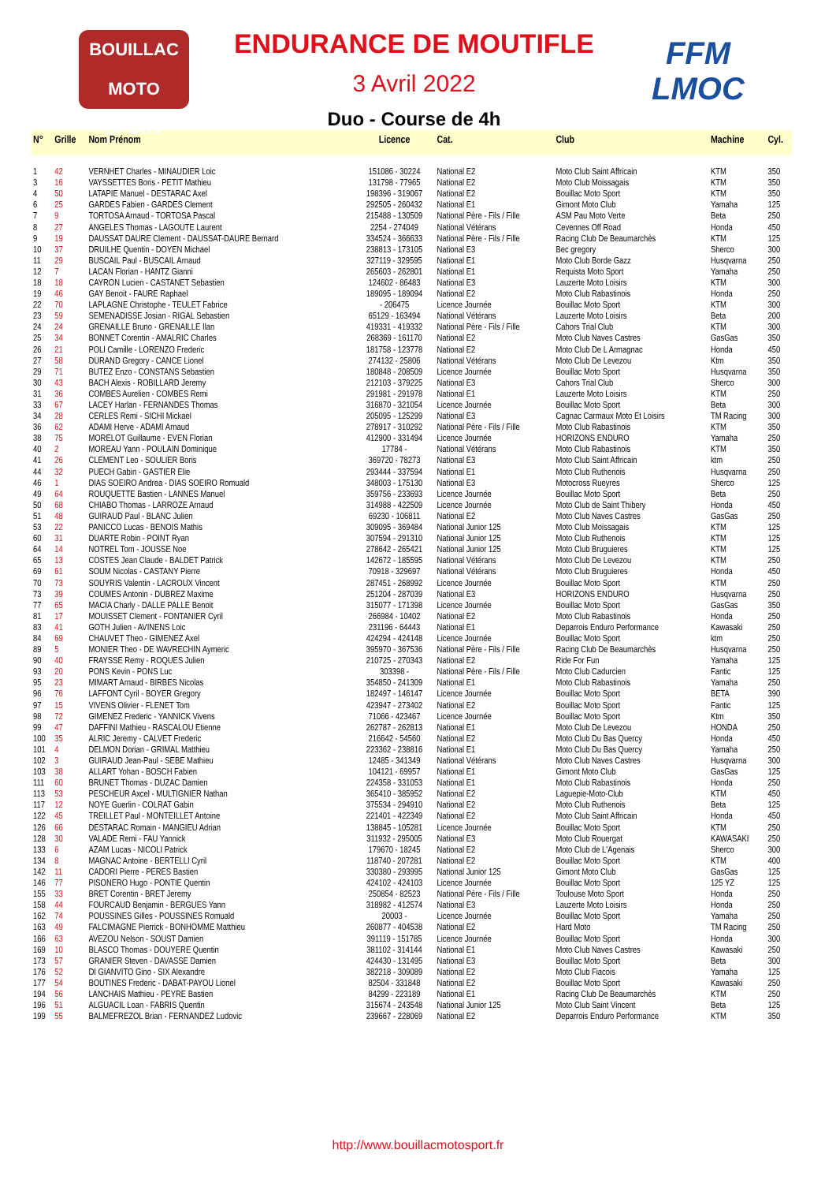BOUILLAC
MOTO SPORT
ENDURANCE DE MOUTIFLE
3 Avril 2022
Duo - Course de 4h
FFM
LMOC
| N° | Grille | Nom Prénom | Licence | Cat. | Club | Machine | Cyl. |
| --- | --- | --- | --- | --- | --- | --- | --- |
| 1 | 42 | VERNHET Charles - MINAUDIER Loic | 151086 - 30224 | National E2 | Moto Club Saint Affricain | KTM | 350 |
| 3 | 16 | VAYSSETTES Boris - PETIT Mathieu | 131798 - 77965 | National E2 | Moto Club Moissagais | KTM | 350 |
| 4 | 50 | LATAPIE Manuel - DESTARAC Axel | 198396 - 319067 | National E2 | Bouillac Moto Sport | KTM | 350 |
| 6 | 25 | GARDES Fabien - GARDES Clement | 292505 - 260432 | National E1 | Gimont Moto Club | Yamaha | 125 |
| 7 | 9 | TORTOSA Arnaud - TORTOSA Pascal | 215488 - 130509 | National Père - Fils / Fille | ASM Pau Moto Verte | Beta | 250 |
| 8 | 27 | ANGELES Thomas - LAGOUTE Laurent | 2254 - 274049 | National Vétérans | Cevennes Off Road | Honda | 450 |
| 9 | 19 | DAUSSAT DAURE Clement - DAUSSAT-DAURE Bernard | 334524 - 366633 | National Père - Fils / Fille | Racing Club De Beaumarchès | KTM | 125 |
| 10 | 37 | DRUILHE Quentin - DOYEN Michael | 238813 - 173105 | National E3 | Bec gregory | Sherco | 300 |
| 11 | 29 | BUSCAIL Paul - BUSCAIL Arnaud | 327119 - 329595 | National E1 | Moto Club Borde Gazz | Husqvarna | 250 |
| 12 | 7 | LACAN Florian - HANTZ Gianni | 265603 - 262801 | National E1 | Requista Moto Sport | Yamaha | 250 |
| 18 | 18 | CAYRON Lucien - CASTANET Sebastien | 124602 - 86483 | National E3 | Lauzerte Moto Loisirs | KTM | 300 |
| 19 | 46 | GAY Benoit - FAURE Raphael | 189095 - 189094 | National E2 | Moto Club Rabastinois | Honda | 250 |
| 22 | 70 | LAPLAGNE Christophe - TEULET Fabrice | - 206475 | Licence Journée | Bouillac Moto Sport | KTM | 300 |
| 23 | 59 | SEMENADISSE Josian - RIGAL Sebastien | 65129 - 163494 | National Vétérans | Lauzerte Moto Loisirs | Beta | 200 |
| 24 | 24 | GRENAILLE Bruno - GRENAILLE Ilan | 419331 - 419332 | National Père - Fils / Fille | Cahors Trial Club | KTM | 300 |
| 25 | 34 | BONNET Corentin - AMALRIC Charles | 268369 - 161170 | National E2 | Moto Club Naves Castres | GasGas | 350 |
| 26 | 21 | POLI Camille - LORENZO Frederic | 181758 - 123778 | National E2 | Moto Club De L Armagnac | Honda | 450 |
| 27 | 58 | DURAND Gregory - CANCE Lionel | 274132 - 25806 | National Vétérans | Moto Club De Levezou | Ktm | 350 |
| 29 | 71 | BUTEZ Enzo - CONSTANS Sebastien | 180848 - 208509 | Licence Journée | Bouillac Moto Sport | Husqvarna | 350 |
| 30 | 43 | BACH Alexis - ROBILLARD Jeremy | 212103 - 379225 | National E3 | Cahors Trial Club | Sherco | 300 |
| 31 | 36 | COMBES Aurelien - COMBES Remi | 291981 - 291978 | National E1 | Lauzerte Moto Loisirs | KTM | 250 |
| 33 | 67 | LACEY Harlan - FERNANDES Thomas | 316870 - 321054 | Licence Journée | Bouillac Moto Sport | Beta | 300 |
| 34 | 28 | CERLES Remi - SICHI Mickael | 205095 - 125299 | National E3 | Cagnac Carmaux Moto Et Loisirs | TM Racing | 300 |
| 36 | 62 | ADAMI Herve - ADAMI Arnaud | 278917 - 310292 | National Père - Fils / Fille | Moto Club Rabastinois | KTM | 350 |
| 38 | 75 | MORELOT Guillaume - EVEN Florian | 412900 - 331494 | Licence Journée | HORIZONS ENDURO | Yamaha | 250 |
| 40 | 2 | MOREAU Yann - POULAIN Dominique | 17784 - | National Vétérans | Moto Club Rabastinois | KTM | 350 |
| 41 | 26 | CLEMENT Leo - SOULIER Boris | 369720 - 78273 | National E3 | Moto Club Saint Affricain | ktm | 250 |
| 44 | 32 | PUECH Gabin - GASTIER Elie | 293444 - 337594 | National E1 | Moto Club Ruthenois | Husqvarna | 250 |
| 46 | 1 | DIAS SOEIRO Andrea - DIAS SOEIRO Romuald | 348003 - 175130 | National E3 | Motocross Rueyres | Sherco | 125 |
| 49 | 64 | ROUQUETTE Bastien - LANNES Manuel | 359756 - 233693 | Licence Journée | Bouillac Moto Sport | Beta | 250 |
| 50 | 68 | CHIABO Thomas - LARROZE Arnaud | 314988 - 422509 | Licence Journée | Moto Club de Saint Thibery | Honda | 450 |
| 51 | 48 | GUIRAUD Paul - BLANC Julien | 69230 - 106811 | National E2 | Moto Club Naves Castres | GasGas | 250 |
| 53 | 22 | PANICCO Lucas - BENOIS Mathis | 309095 - 369484 | National Junior 125 | Moto Club Moissagais | KTM | 125 |
| 60 | 31 | DUARTE Robin - POINT Ryan | 307594 - 291310 | National Junior 125 | Moto Club Ruthenois | KTM | 125 |
| 64 | 14 | NOTREL Tom - JOUSSE Noe | 278642 - 265421 | National Junior 125 | Moto Club Bruguieres | KTM | 125 |
| 65 | 13 | COSTES Jean Claude - BALDET Patrick | 142672 - 185595 | National Vétérans | Moto Club De Levezou | KTM | 250 |
| 69 | 61 | SOUM Nicolas - CASTANY Pierre | 70918 - 329697 | National Vétérans | Moto Club Bruguieres | Honda | 450 |
| 70 | 73 | SOUYRIS Valentin - LACROUX Vincent | 287451 - 268992 | Licence Journée | Bouillac Moto Sport | KTM | 250 |
| 73 | 39 | COUMES Antonin - DUBREZ Maxime | 251204 - 287039 | National E3 | HORIZONS ENDURO | Husqvarna | 250 |
| 77 | 65 | MACIA Charly - DALLE PALLE Benoit | 315077 - 171398 | Licence Journée | Bouillac Moto Sport | GasGas | 350 |
| 81 | 17 | MOUISSET Clement - FONTANIER Cyril | 266984 - 10402 | National E2 | Moto Club Rabastinois | Honda | 250 |
| 83 | 41 | GOTH Julien - AVINENS Loic | 231196 - 64443 | National E1 | Deparrois Enduro Performance | Kawasaki | 250 |
| 84 | 69 | CHAUVET Theo - GIMENEZ Axel | 424294 - 424148 | Licence Journée | Bouillac Moto Sport | ktm | 250 |
| 89 | 5 | MONIER Theo - DE WAVRECHIN Aymeric | 395970 - 367536 | National Père - Fils / Fille | Racing Club De Beaumarchès | Husqvarna | 250 |
| 90 | 40 | FRAYSSE Remy - ROQUES Julien | 210725 - 270343 | National E2 | Ride For Fun | Yamaha | 125 |
| 93 | 20 | PONS Kevin - PONS Luc | 303398 - | National Père - Fils / Fille | Moto Club Cadurcien | Fantic | 125 |
| 95 | 23 | MIMART Arnaud - BIRBES Nicolas | 354850 - 241309 | National E1 | Moto Club Rabastinois | Yamaha | 250 |
| 96 | 76 | LAFFONT Cyril - BOYER Gregory | 182497 - 146147 | Licence Journée | Bouillac Moto Sport | BETA | 390 |
| 97 | 15 | VIVENS Olivier - FLENET Tom | 423947 - 273402 | National E2 | Bouillac Moto Sport | Fantic | 125 |
| 98 | 72 | GIMENEZ Frederic - YANNICK Vivens | 71066 - 423467 | Licence Journée | Bouillac Moto Sport | Ktm | 350 |
| 99 | 47 | DAFFINI Mathieu - RASCALOU Etienne | 262787 - 262813 | National E1 | Moto Club De Levezou | HONDA | 250 |
| 100 | 35 | ALRIC Jeremy - CALVET Frederic | 216642 - 54560 | National E2 | Moto Club Du Bas Quercy | Honda | 450 |
| 101 | 4 | DELMON Dorian - GRIMAL Matthieu | 223362 - 238816 | National E1 | Moto Club Du Bas Quercy | Yamaha | 250 |
| 102 | 3 | GUIRAUD Jean-Paul - SEBE Mathieu | 12485 - 341349 | National Vétérans | Moto Club Naves Castres | Husqvarna | 300 |
| 103 | 38 | ALLART Yohan - BOSCH Fabien | 104121 - 69957 | National E1 | Gimont Moto Club | GasGas | 125 |
| 111 | 60 | BRUNET Thomas - DUZAC Damien | 224358 - 331053 | National E1 | Moto Club Rabastinois | Honda | 250 |
| 113 | 53 | PESCHEUR Axcel - MULTIGNIER Nathan | 365410 - 385952 | National E2 | Laguepie-Moto-Club | KTM | 450 |
| 117 | 12 | NOYE Guerlin - COLRAT Gabin | 375534 - 294910 | National E2 | Moto Club Ruthenois | Beta | 125 |
| 122 | 45 | TREILLET Paul - MONTEILLET Antoine | 221401 - 422349 | National E2 | Moto Club Saint Affricain | Honda | 450 |
| 126 | 66 | DESTARAC Romain - MANGIEU Adrian | 138845 - 105281 | Licence Journée | Bouillac Moto Sport | KTM | 250 |
| 128 | 30 | VALADE Remi - FAU Yannick | 311932 - 295005 | National E3 | Moto Club Rouergat | KAWASAKI | 250 |
| 133 | 6 | AZAM Lucas - NICOLI Patrick | 179670 - 18245 | National E2 | Moto Club de L'Agenais | Sherco | 300 |
| 134 | 8 | MAGNAC Antoine - BERTELLI Cyril | 118740 - 207281 | National E2 | Bouillac Moto Sport | KTM | 400 |
| 142 | 11 | CADORI Pierre - PERES Bastien | 330380 - 293995 | National Junior 125 | Gimont Moto Club | GasGas | 125 |
| 146 | 77 | PISONERO Hugo - PONTIE Quentin | 424102 - 424103 | Licence Journée | Bouillac Moto Sport | 125 YZ | 125 |
| 155 | 33 | BRET Corentin - BRET Jeremy | 250854 - 82523 | National Père - Fils / Fille | Toulouse Moto Sport | Honda | 250 |
| 158 | 44 | FOURCAUD Benjamin - BERGUES Yann | 318982 - 412574 | National E3 | Lauzerte Moto Loisirs | Honda | 250 |
| 162 | 74 | POUSSINES Gilles - POUSSINES Romuald | 20003 - | Licence Journée | Bouillac Moto Sport | Yamaha | 250 |
| 163 | 49 | FALCIMAGNE Pierrick - BONHOMME Matthieu | 260877 - 404538 | National E2 | Hard Moto | TM Racing | 250 |
| 166 | 63 | AVEZOU Nelson - SOUST Damien | 391119 - 151785 | Licence Journée | Bouillac Moto Sport | Honda | 300 |
| 169 | 10 | BLASCO Thomas - DOUYERE Quentin | 381102 - 314144 | National E1 | Moto Club Naves Castres | Kawasaki | 250 |
| 173 | 57 | GRANIER Steven - DAVASSE Damien | 424430 - 131495 | National E3 | Bouillac Moto Sport | Beta | 300 |
| 176 | 52 | DI GIANVITO Gino - SIX Alexandre | 382218 - 309089 | National E2 | Moto Club Fiacois | Yamaha | 125 |
| 177 | 54 | BOUTINES Frederic - DABAT-PAYOU Lionel | 82504 - 331848 | National E2 | Bouillac Moto Sport | Kawasaki | 250 |
| 194 | 56 | LANCHAIS Mathieu - PEYRE Bastien | 84299 - 223189 | National E1 | Racing Club De Beaumarchès | KTM | 250 |
| 196 | 51 | ALGUACIL Loan - FABRIS Quentin | 315674 - 243548 | National Junior 125 | Moto Club Saint Vincent | Beta | 125 |
| 199 | 55 | BALMEFREZOL Brian - FERNANDEZ Ludovic | 239667 - 228069 | National E2 | Deparrois Enduro Performance | KTM | 350 |
http://www.bouillacmotosport.fr